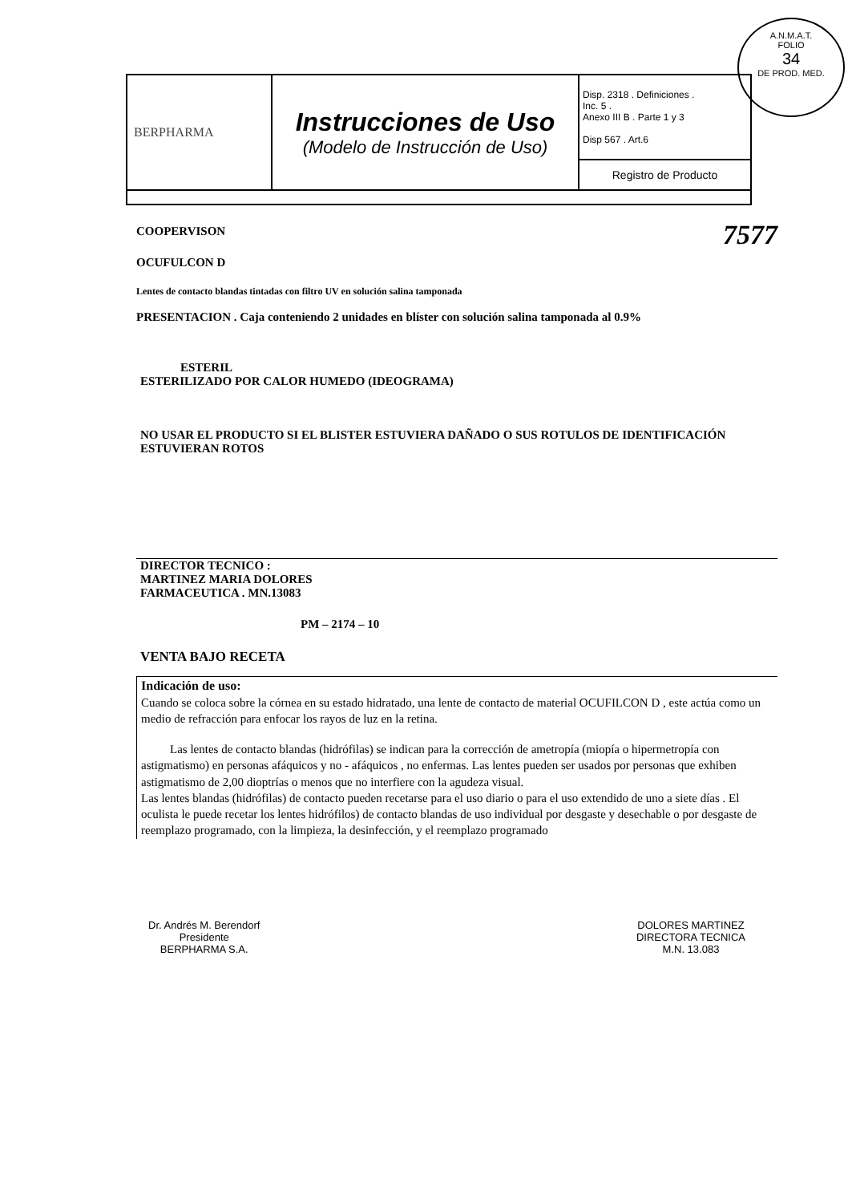A.N.M.A.T.
FOLIO
34
DE PROD. MED.
| BERPHARMA | Instrucciones de Uso (Modelo de Instrucción de Uso) | Disp. 2318 . Definiciones . Inc. 5 . Anexo III B . Parte 1 y 3 Disp 567 . Art.6 |
| | | Registro de Producto |
COOPERVISON 7577
OCUFULCON D
Lentes de contacto blandas tintadas con filtro UV en solución salina tamponada
PRESENTACION . Caja conteniendo 2 unidades en blíster con solución salina tamponada al 0.9%
ESTERIL
ESTERILIZADO POR CALOR HUMEDO (IDEOGRAMA)
NO USAR EL PRODUCTO SI EL BLISTER ESTUVIERA DAÑADO O SUS ROTULOS DE IDENTIFICACIÓN ESTUVIERAN ROTOS
DIRECTOR TECNICO :
MARTINEZ MARIA DOLORES
FARMACEUTICA . MN.13083
PM – 2174 – 10
VENTA BAJO RECETA
Indicación de uso:
Cuando se coloca sobre la córnea en su estado hidratado, una lente de contacto de material OCUFILCON D , este actúa como un medio de refracción para enfocar los rayos de luz en la retina.
Las lentes de contacto blandas (hidrófilas) se indican para la corrección de ametropía (miopía o hipermetropía con astigmatismo) en personas afáquicos y no - afáquicos , no enfermas. Las lentes pueden ser usados por personas que exhiben astigmatismo de 2,00 dioptrías o menos que no interfiere con la agudeza visual.
Las lentes blandas (hidrófilas) de contacto pueden recetarse para el uso diario o para el uso extendido de uno a siete días . El oculista le puede recetar los lentes hidrófilos) de contacto blandas de uso individual por desgaste y desechable o por desgaste de reemplazo programado, con la limpieza, la desinfección, y el reemplazo programado
Dr. Andrés M. Berendorf
Presidente
BERPHARMA S.A.
DOLORES MARTINEZ
DIRECTORA TECNICA
M.N. 13.083